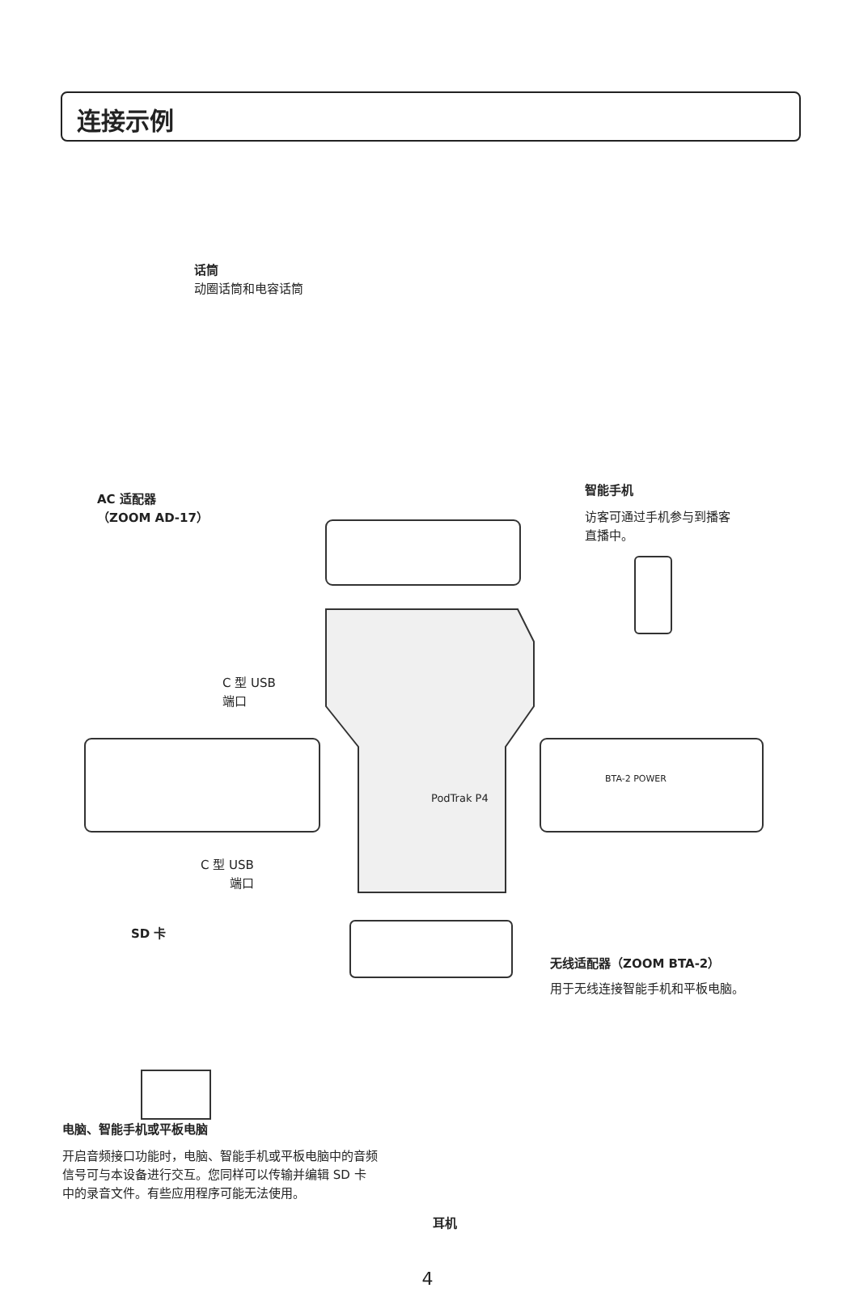连接示例
话筒
动圈话筒和电容话筒
AC 适配器
（ZOOM AD-17）
智能手机
访客可通过手机参与到播客
直播中。
C 型 USB
端口
C 型 USB
端口
SD 卡
无线适配器（ZOOM BTA-2）
用于无线连接智能手机和平板电脑。
电脑、智能手机或平板电脑
开启音频接口功能时，电脑、智能手机或平板电脑中的音频信号可与本设备进行交互。您同样可以传输并编辑 SD 卡中的录音文件。有些应用程序可能无法使用。
耳机
BTA-2 POWER
PodTrak P4
4